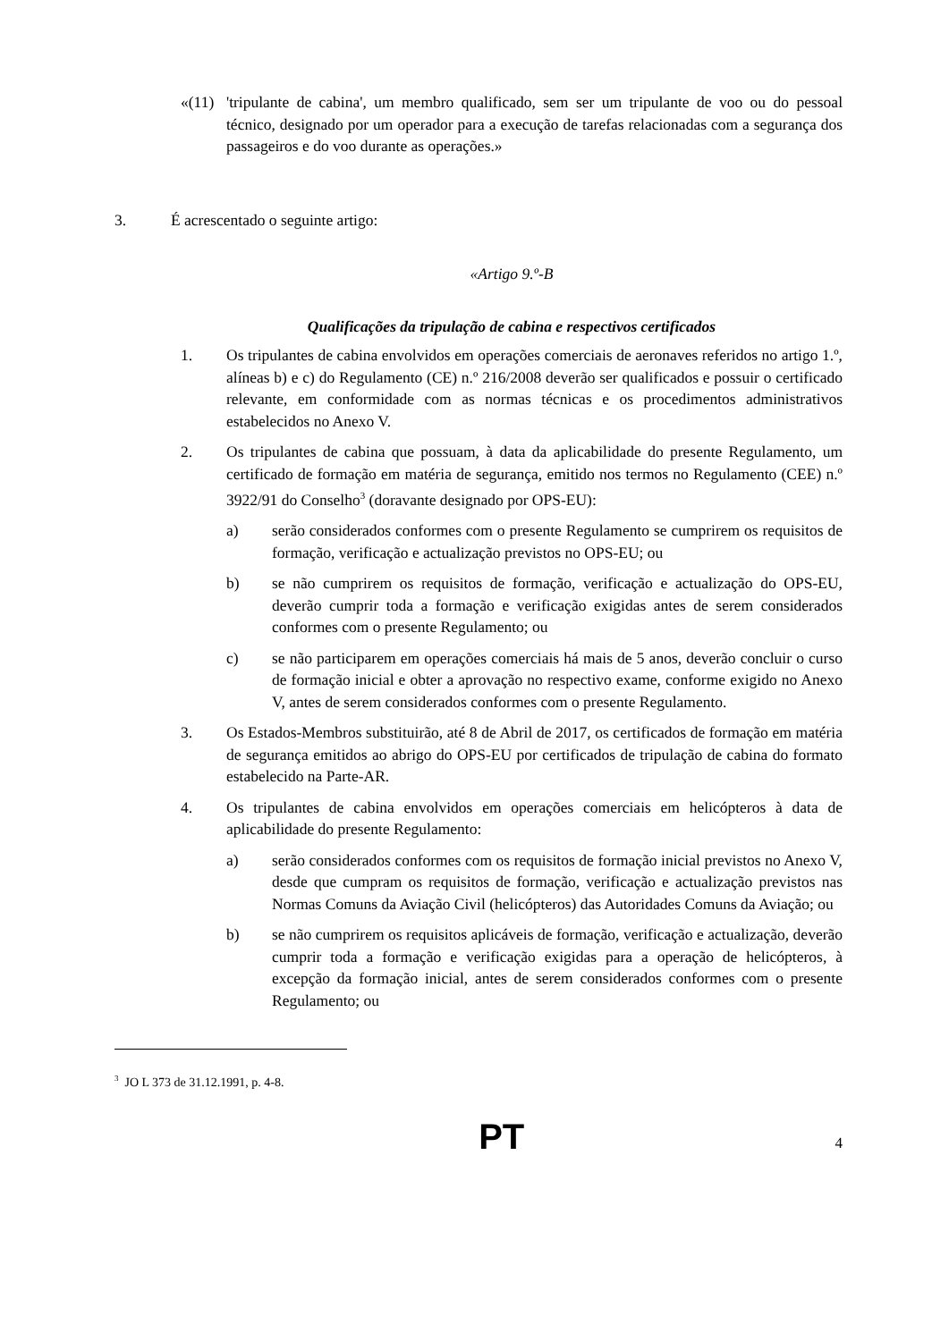«(11) 'tripulante de cabina', um membro qualificado, sem ser um tripulante de voo ou do pessoal técnico, designado por um operador para a execução de tarefas relacionadas com a segurança dos passageiros e do voo durante as operações.»
3. É acrescentado o seguinte artigo:
«Artigo 9.º-B
Qualificações da tripulação de cabina e respectivos certificados
1. Os tripulantes de cabina envolvidos em operações comerciais de aeronaves referidos no artigo 1.º, alíneas b) e c) do Regulamento (CE) n.º 216/2008 deverão ser qualificados e possuir o certificado relevante, em conformidade com as normas técnicas e os procedimentos administrativos estabelecidos no Anexo V.
2. Os tripulantes de cabina que possuam, à data da aplicabilidade do presente Regulamento, um certificado de formação em matéria de segurança, emitido nos termos no Regulamento (CEE) n.º 3922/91 do Conselho<sup>3</sup> (doravante designado por OPS-EU):
a) serão considerados conformes com o presente Regulamento se cumprirem os requisitos de formação, verificação e actualização previstos no OPS-EU; ou
b) se não cumprirem os requisitos de formação, verificação e actualização do OPS-EU, deverão cumprir toda a formação e verificação exigidas antes de serem considerados conformes com o presente Regulamento; ou
c) se não participarem em operações comerciais há mais de 5 anos, deverão concluir o curso de formação inicial e obter a aprovação no respectivo exame, conforme exigido no Anexo V, antes de serem considerados conformes com o presente Regulamento.
3. Os Estados-Membros substituirão, até 8 de Abril de 2017, os certificados de formação em matéria de segurança emitidos ao abrigo do OPS-EU por certificados de tripulação de cabina do formato estabelecido na Parte-AR.
4. Os tripulantes de cabina envolvidos em operações comerciais em helicópteros à data de aplicabilidade do presente Regulamento:
a) serão considerados conformes com os requisitos de formação inicial previstos no Anexo V, desde que cumpram os requisitos de formação, verificação e actualização previstos nas Normas Comuns da Aviação Civil (helicópteros) das Autoridades Comuns da Aviação; ou
b) se não cumprirem os requisitos aplicáveis de formação, verificação e actualização, deverão cumprir toda a formação e verificação exigidas para a operação de helicópteros, à excepção da formação inicial, antes de serem considerados conformes com o presente Regulamento; ou
<sup>3</sup> JO L 373 de 31.12.1991, p. 4-8.
PT 4